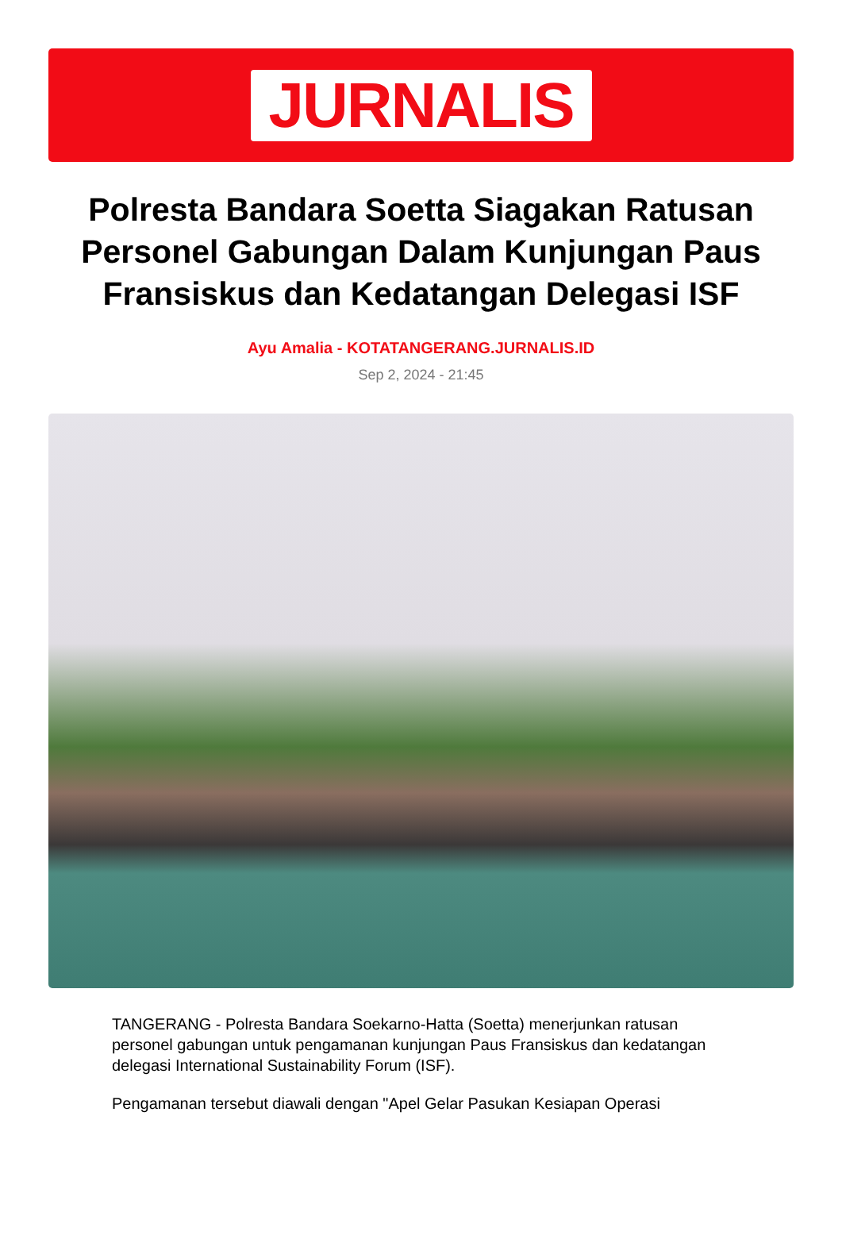JURNALIS
Polresta Bandara Soetta Siagakan Ratusan Personel Gabungan Dalam Kunjungan Paus Fransiskus dan Kedatangan Delegasi ISF
Ayu Amalia - KOTATANGERANG.JURNALIS.ID
Sep 2, 2024 - 21:45
TANGERANG - Polresta Bandara Soekarno-Hatta (Soetta) menerjunkan ratusan personel gabungan untuk pengamanan kunjungan Paus Fransiskus dan kedatangan delegasi International Sustainability Forum (ISF).
Pengamanan tersebut diawali dengan "Apel Gelar Pasukan Kesiapan Operasi